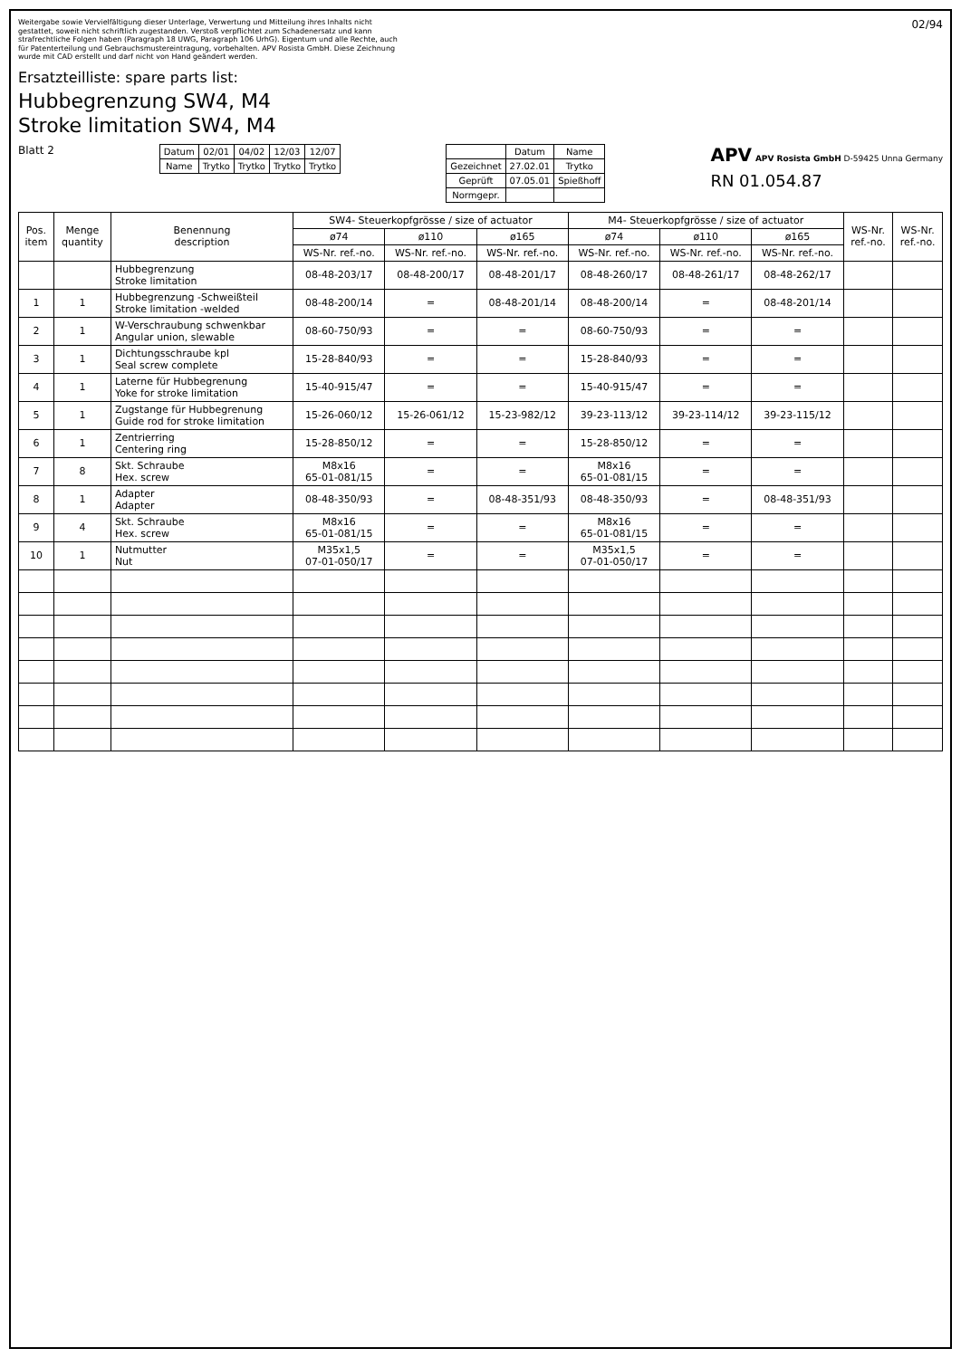Weitergabe sowie Vervielfältigung dieser Unterlage, Verwertung und Mitteilung ihres Inhalts nicht gestattet, soweit nicht schriftlich zugestanden. Verstoß verpflichtet zum Schadenersatz und kann strafrechtliche Folgen haben (Paragraph 18 UWG, Paragraph 106 UrhG). Eigentum und alle Rechte, auch für Patenterteilung und Gebrauchsmustereintragung, vorbehalten. APV Rosista GmbH. Diese Zeichnung wurde mit CAD erstellt und darf nicht von Hand geändert werden.
02/94
Ersatzteilliste: spare parts list:
Hubbegrenzung SW4, M4
Stroke limitation SW4, M4
Blatt 2
| Datum | 02/01 | 04/02 | 12/03 | 12/07 |
| Name | Trytko | Trytko | Trytko | Trytko |
| | Datum | Name |
| Gezeichnet | 27.02.01 | Trytko |
| Geprüft | 07.05.01 | Spießhoff |
| Normgepr. | | |
APV APV Rosista GmbH D-59425 Unna Germany
RN 01.054.87
| Pos. item | Menge quantity | Benennung description | SW4- Steuerkopfgrösse / size of actuator | | | M4- Steuerkopfgrösse / size of actuator | | | WS-Nr. ref.-no. | WS-Nr. ref.-no. |
| --- | --- | --- | --- | --- | --- | --- | --- | --- | --- | --- |
| | | | ø74 | ø110 | ø165 | ø74 | ø110 | ø165 | | |
| | | | WS-Nr. ref.-no. | WS-Nr. ref.-no. | WS-Nr. ref.-no. | WS-Nr. ref.-no. | WS-Nr. ref.-no. | WS-Nr. ref.-no. | | |
| | | Hubbegrenzung Stroke limitation | 08-48-203/17 | 08-48-200/17 | 08-48-201/17 | 08-48-260/17 | 08-48-261/17 | 08-48-262/17 | | |
| 1 | 1 | Hubbegrenzung -Schweißteil Stroke limitation -welded | 08-48-200/14 | = | 08-48-201/14 | 08-48-200/14 | = | 08-48-201/14 | | |
| 2 | 1 | W-Verschraubung schwenkbar Angular union, slewable | 08-60-750/93 | = | = | 08-60-750/93 | = | = | | |
| 3 | 1 | Dichtungsschraube kpl Seal screw complete | 15-28-840/93 | = | = | 15-28-840/93 | = | = | | |
| 4 | 1 | Laterne für Hubbegrenung Yoke for stroke limitation | 15-40-915/47 | = | = | 15-40-915/47 | = | = | | |
| 5 | 1 | Zugstange für Hubbegrenung Guide rod for stroke limitation | 15-26-060/12 | 15-26-061/12 | 15-23-982/12 | 39-23-113/12 | 39-23-114/12 | 39-23-115/12 | | |
| 6 | 1 | Zentrierring Centering ring | 15-28-850/12 | = | = | 15-28-850/12 | = | = | | |
| 7 | 8 | Skt. Schraube Hex. screw | M8x16 65-01-081/15 | = | = | M8x16 65-01-081/15 | = | = | | |
| 8 | 1 | Adapter Adapter | 08-48-350/93 | = | 08-48-351/93 | 08-48-350/93 | = | 08-48-351/93 | | |
| 9 | 4 | Skt. Schraube Hex. screw | M8x16 65-01-081/15 | = | = | M8x16 65-01-081/15 | = | = | | |
| 10 | 1 | Nutmutter Nut | M35x1,5 07-01-050/17 | = | = | M35x1,5 07-01-050/17 | = | = | | |